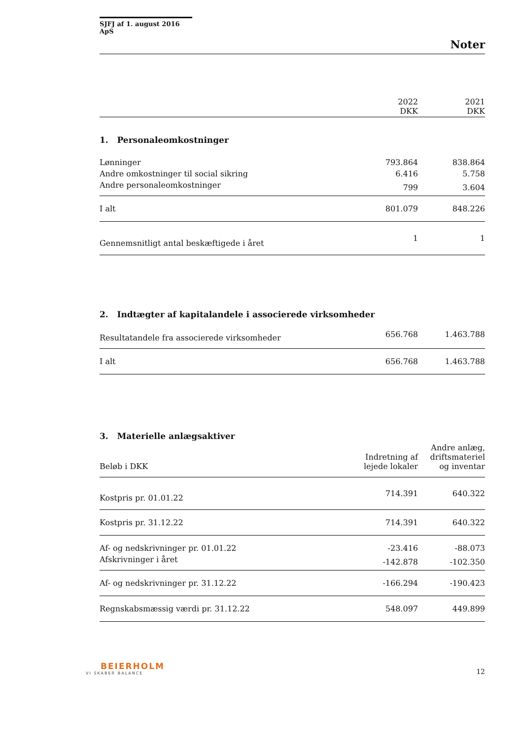SJFJ af 1. august 2016 ApS
Noter
| | 2022 DKK | 2021 DKK |
| --- | --- | --- |
| 1. Personaleomkostninger | | |
| Lønninger | 793.864 | 838.864 |
| Andre omkostninger til social sikring | 6.416 | 5.758 |
| Andre personaleomkostninger | 799 | 3.604 |
| I alt | 801.079 | 848.226 |
| Gennemsnitligt antal beskæftigede i året | 1 | 1 |
| 2. Indtægter af kapitalandele i associerede virksomheder | | |
| Resultatandele fra associerede virksomheder | 656.768 | 1.463.788 |
| I alt | 656.768 | 1.463.788 |
| 3. Materielle anlægsaktiver | | |
| Beløb i DKK | Indretning af lejede lokaler | Andre anlæg, driftsmateriel og inventar |
| Kostpris pr. 01.01.22 | 714.391 | 640.322 |
| Kostpris pr. 31.12.22 | 714.391 | 640.322 |
| Af- og nedskrivninger pr. 01.01.22 | -23.416 | -88.073 |
| Afskrivninger i året | -142.878 | -102.350 |
| Af- og nedskrivninger pr. 31.12.22 | -166.294 | -190.423 |
| Regnskabsmæssig værdi pr. 31.12.22 | 548.097 | 449.899 |
BEIERHOLM
VI SKABER BALANCE
12